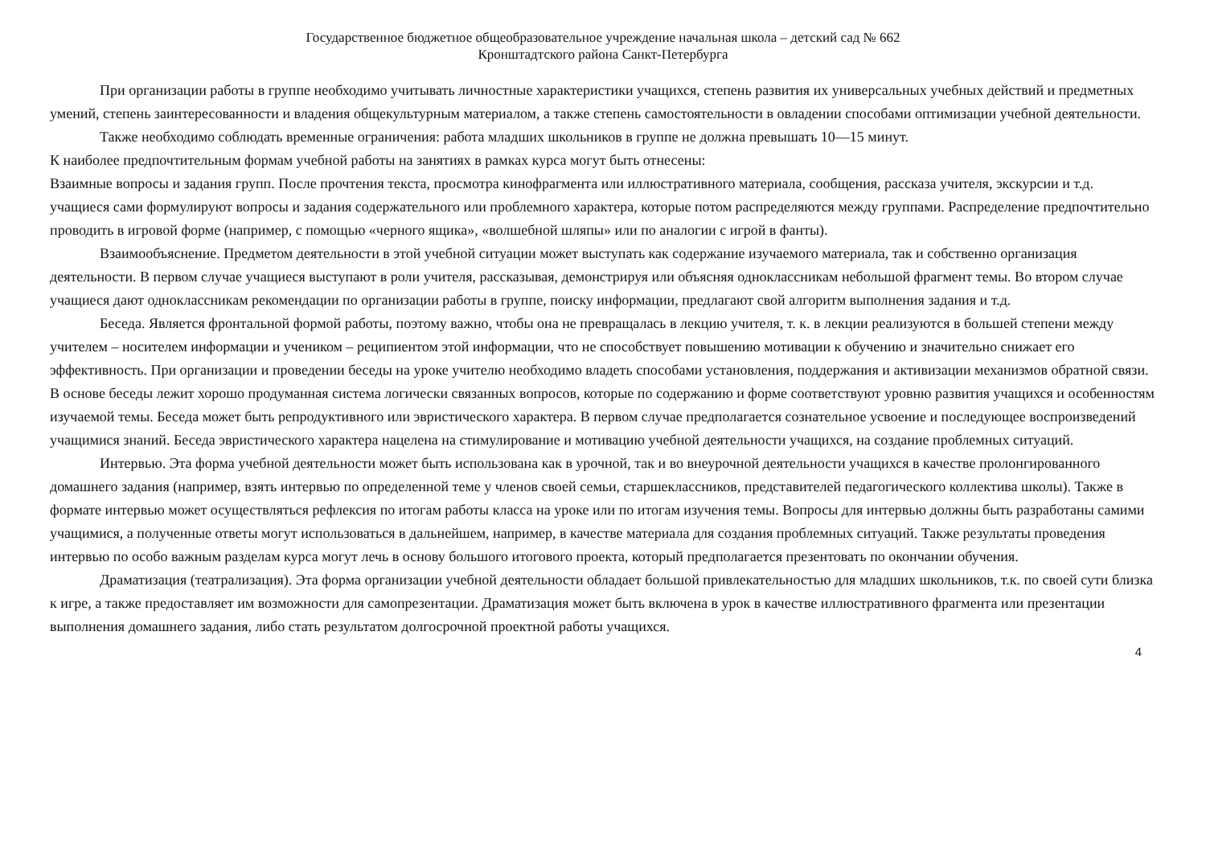Государственное бюджетное общеобразовательное учреждение начальная школа – детский сад № 662
Кронштадтского района Санкт-Петербурга
При организации работы в группе необходимо учитывать личностные характеристики учащихся, степень развития их универсальных учебных действий и предметных умений, степень заинтересованности и владения общекультурным материалом, а также степень самостоятельности в овладении способами оптимизации учебной деятельности.
Также необходимо соблюдать временные ограничения: работа младших школьников в группе не должна превышать 10—15 минут.
К наиболее предпочтительным формам учебной работы на занятиях в рамках курса могут быть отнесены:
Взаимные вопросы и задания групп. После прочтения текста, просмотра кинофрагмента или иллюстративного материала, сообщения, рассказа учителя, экскурсии и т.д. учащиеся сами формулируют вопросы и задания содержательного или проблемного характера, которые потом распределяются между группами. Распределение предпочтительно проводить в игровой форме (например, с помощью «черного ящика», «волшебной шляпы» или по аналогии с игрой в фанты).
Взаимообъяснение. Предметом деятельности в этой учебной ситуации может выступать как содержание изучаемого материала, так и собственно организация деятельности. В первом случае учащиеся выступают в роли учителя, рассказывая, демонстрируя или объясняя одноклассникам небольшой фрагмент темы. Во втором случае учащиеся дают одноклассникам рекомендации по организации работы в группе, поиску информации, предлагают свой алгоритм выполнения задания и т.д.
Беседа. Является фронтальной формой работы, поэтому важно, чтобы она не превращалась в лекцию учителя, т. к. в лекции реализуются в большей степени между учителем – носителем информации и учеником – реципиентом этой информации, что не способствует повышению мотивации к обучению и значительно снижает его эффективность. При организации и проведении беседы на уроке учителю необходимо владеть способами установления, поддержания и активизации механизмов обратной связи. В основе беседы лежит хорошо продуманная система логически связанных вопросов, которые по содержанию и форме соответствуют уровню развития учащихся и особенностям изучаемой темы. Беседа может быть репродуктивного или эвристического характера. В первом случае предполагается сознательное усвоение и последующее воспроизведений учащимися знаний. Беседа эвристического характера нацелена на стимулирование и мотивацию учебной деятельности учащихся, на создание проблемных ситуаций.
Интервью. Эта форма учебной деятельности может быть использована как в урочной, так и во внеурочной деятельности учащихся в качестве пролонгированного домашнего задания (например, взять интервью по определенной теме у членов своей семьи, старшеклассников, представителей педагогического коллектива школы). Также в формате интервью может осуществляться рефлексия по итогам работы класса на уроке или по итогам изучения темы. Вопросы для интервью должны быть разработаны самими учащимися, а полученные ответы могут использоваться в дальнейшем, например, в качестве материала для создания проблемных ситуаций. Также результаты проведения интервью по особо важным разделам курса могут лечь в основу большого итогового проекта, который предполагается презентовать по окончании обучения.
Драматизация (театрализация). Эта форма организации учебной деятельности обладает большой привлекательностью для младших школьников, т.к. по своей сути близка к игре, а также предоставляет им возможности для самопрезентации. Драматизация может быть включена в урок в качестве иллюстративного фрагмента или презентации выполнения домашнего задания, либо стать результатом долгосрочной проектной работы учащихся.
4